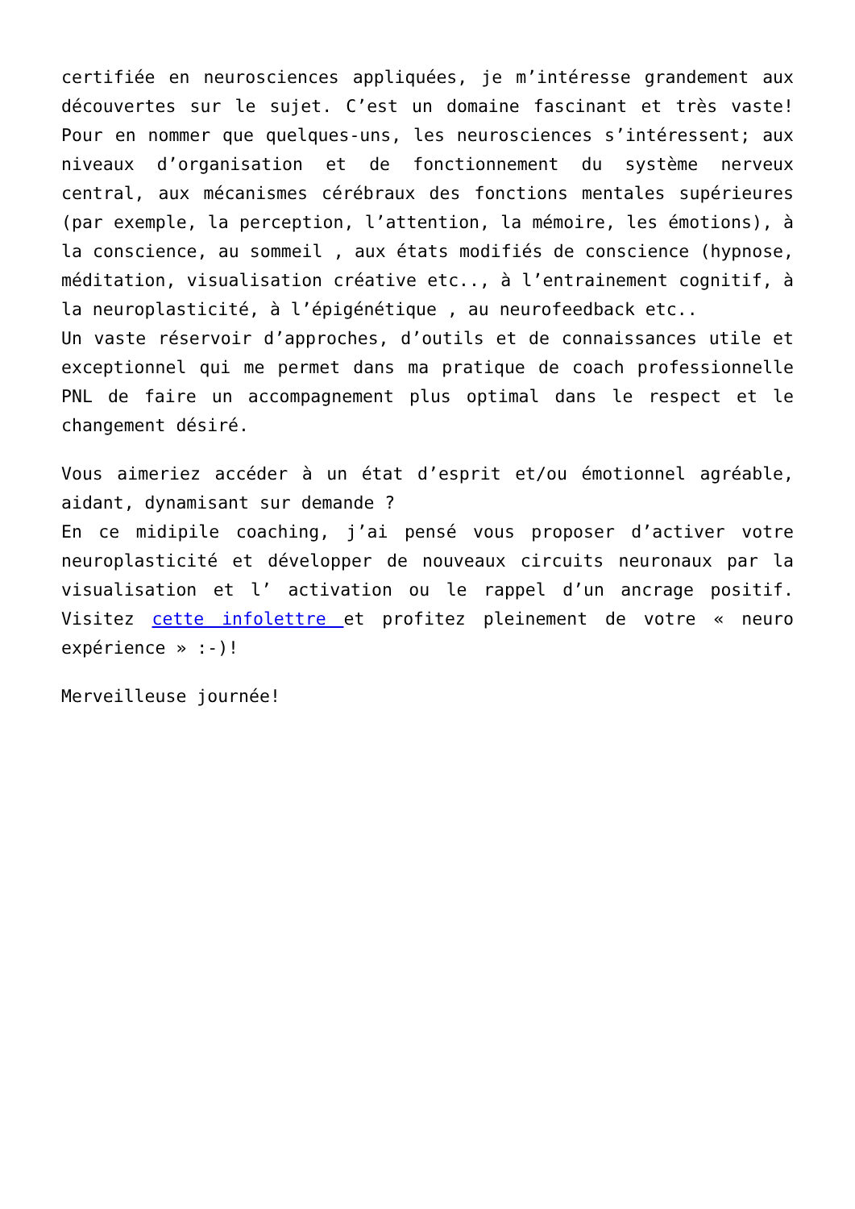certifiée en neurosciences appliquées, je m’intéresse grandement aux découvertes sur le sujet. C’est un domaine fascinant et très vaste! Pour en nommer que quelques-uns, les neurosciences s’intéressent; aux niveaux d’organisation et de fonctionnement du système nerveux central, aux mécanismes cérébraux des fonctions mentales supérieures (par exemple, la perception, l’attention, la mémoire, les émotions), à la conscience, au sommeil , aux états modifiés de conscience (hypnose, méditation, visualisation créative etc.., à l’entrainement cognitif, à la neuroplasticité, à l’épigénétique , au neurofeedback etc..
Un vaste réservoir d’approches, d’outils et de connaissances utile et exceptionnel qui me permet dans ma pratique de coach professionnelle PNL de faire un accompagnement plus optimal dans le respect et le changement désiré.
Vous aimeriez accéder à un état d’esprit et/ou émotionnel agréable, aidant, dynamisant sur demande ?
En ce midipile coaching, j’ai pensé vous proposer d’activer votre neuroplasticité et développer de nouveaux circuits neuronaux par la visualisation et l’ activation ou le rappel d’un ancrage positif. Visitez cette infolettre et profitez pleinement de votre « neuro expérience » :-)!
Merveilleuse journée!